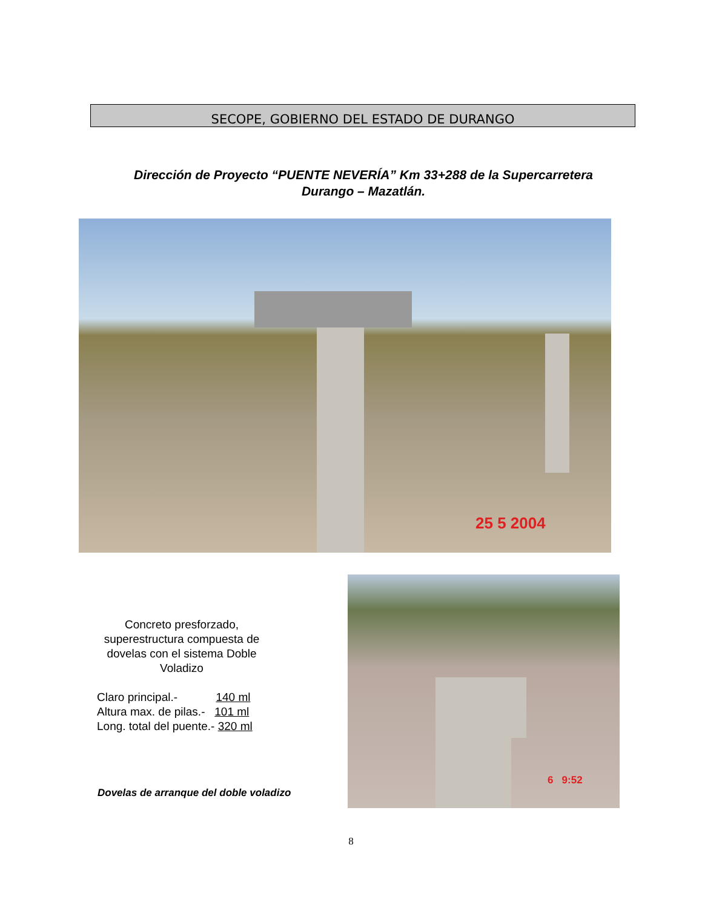SECOPE, GOBIERNO DEL ESTADO DE DURANGO
Dirección de Proyecto “PUENTE NEVERÍA” Km 33+288 de la Supercarretera
Durango – Mazatlán.
25 5 2004
Concreto presforzado, superestructura compuesta de dovelas con el sistema Doble Voladizo
Claro principal.- 140 ml
Altura max. de pilas.- 101 ml
Long. total del puente.- 320 ml
Dovelas de arranque del doble voladizo
6 9:52
8